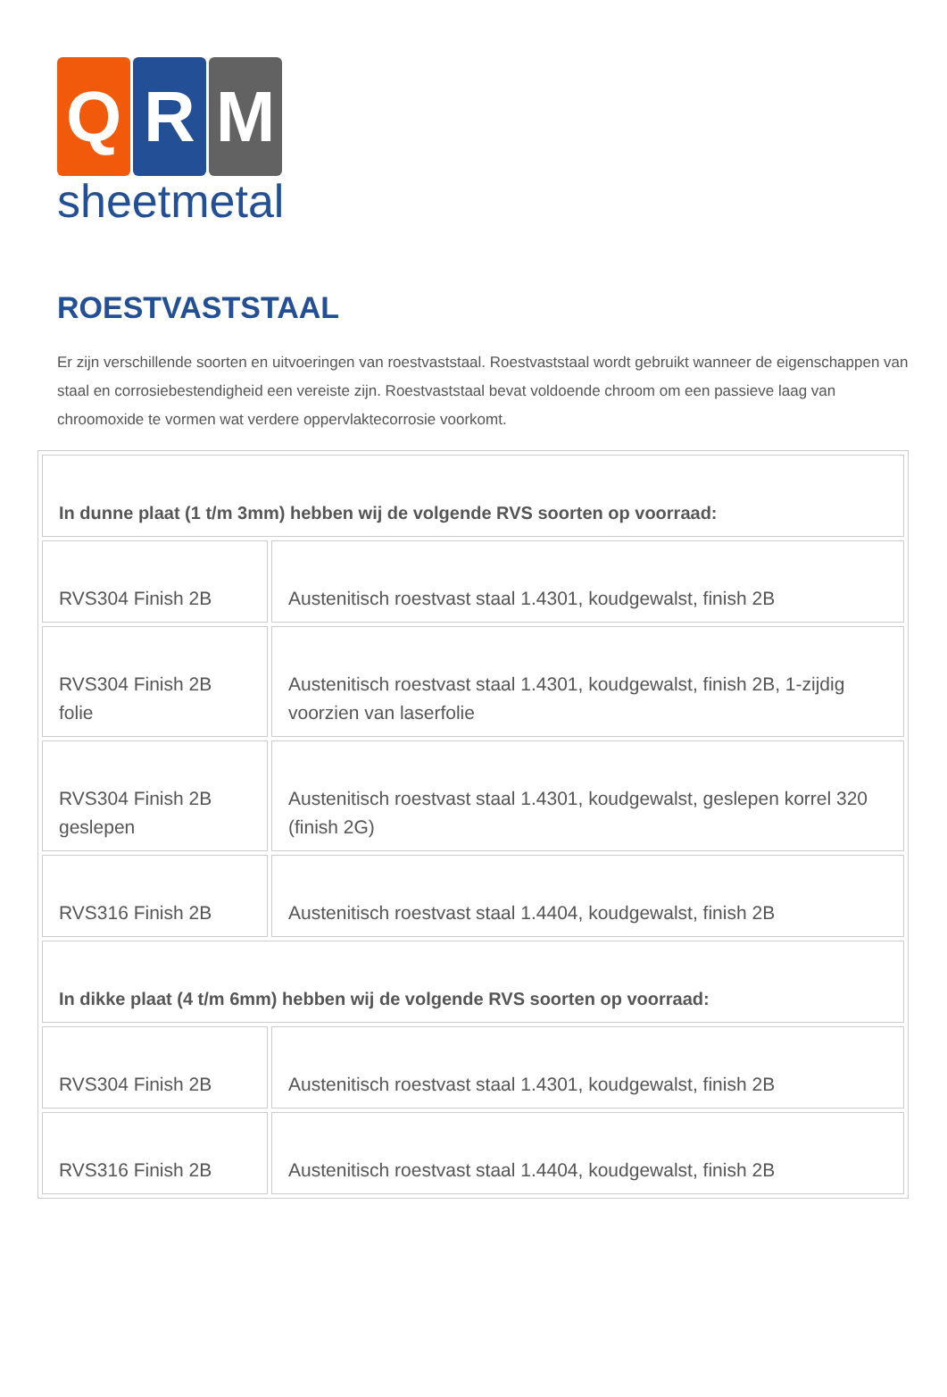Q R M
sheetmetal
ROESTVASTSTAAL
Er zijn verschillende soorten en uitvoeringen van roestvaststaal. Roestvaststaal wordt gebruikt wanneer de eigenschappen van staal en corrosiebestendigheid een vereiste zijn. Roestvaststaal bevat voldoende chroom om een passieve laag van chroomoxide te vormen wat verdere oppervlaktecorrosie voorkomt.
| In dunne plaat (1 t/m 3mm) hebben wij de volgende RVS soorten op voorraad: | |
| RVS304 Finish 2B | Austenitisch roestvast staal 1.4301, koudgewalst, finish 2B |
| RVS304 Finish 2B folie | Austenitisch roestvast staal 1.4301, koudgewalst, finish 2B, 1-zijdig voorzien van laserfolie |
| RVS304 Finish 2B geslepen | Austenitisch roestvast staal 1.4301, koudgewalst, geslepen korrel 320 (finish 2G) |
| RVS316 Finish 2B | Austenitisch roestvast staal 1.4404, koudgewalst, finish 2B |
| In dikke plaat (4 t/m 6mm) hebben wij de volgende RVS soorten op voorraad: | |
| RVS304 Finish 2B | Austenitisch roestvast staal 1.4301, koudgewalst, finish 2B |
| RVS316 Finish 2B | Austenitisch roestvast staal 1.4404, koudgewalst, finish 2B |